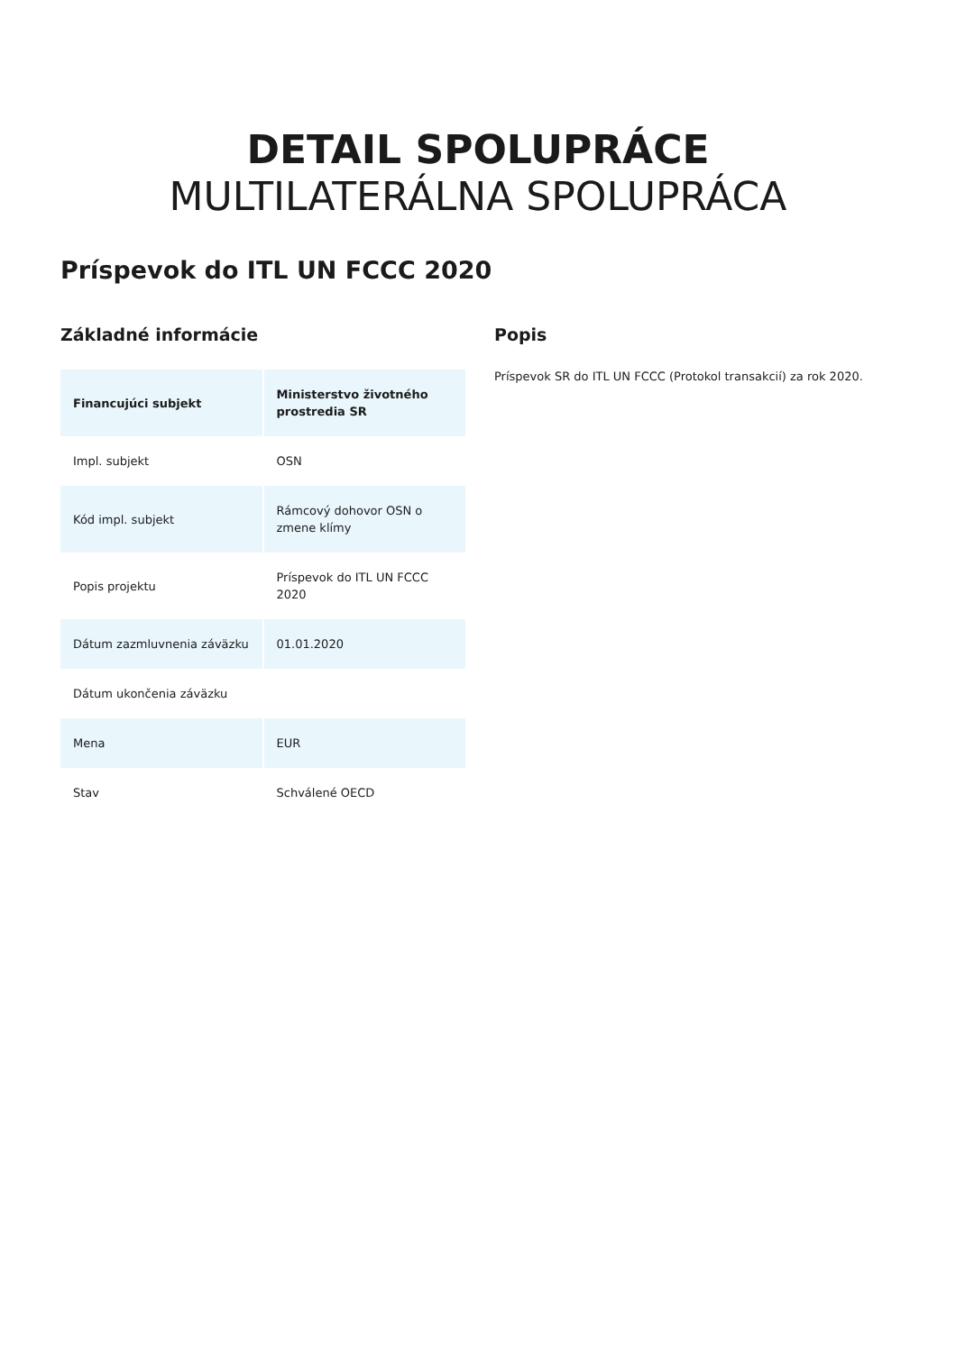DETAIL SPOLUPRÁCE
MULTILATERÁLNA SPOLUPRÁCA
Príspevok do ITL UN FCCC 2020
Základné informácie
| Financujúci subjekt | Ministerstvo životného prostredia SR |
| --- | --- |
| Impl. subjekt | OSN |
| Kód impl. subjekt | Rámcový dohovor OSN o zmene klímy |
| Popis projektu | Príspevok do ITL UN FCCC 2020 |
| Dátum zazmluvnenia záväzku | 01.01.2020 |
| Dátum ukončenia záväzku | |
| Mena | EUR |
| Stav | Schválené OECD |
Popis
Príspevok SR do ITL UN FCCC (Protokol transakcií) za rok 2020.